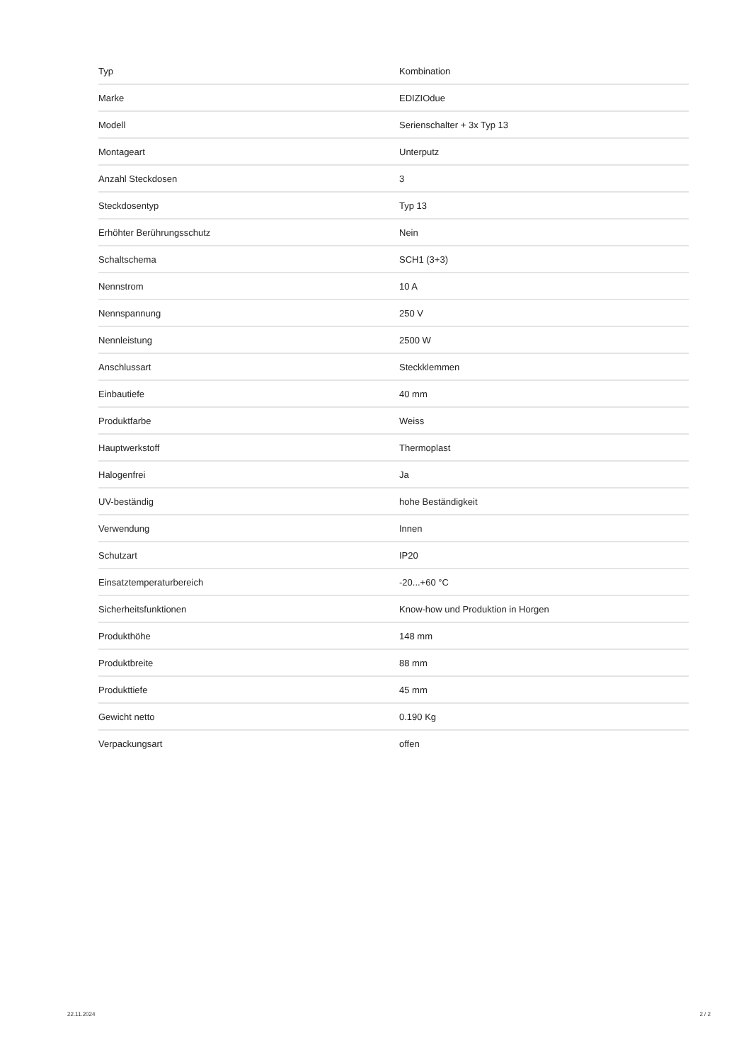| Typ | Kombination |
| Marke | EDIZIOdue |
| Modell | Serienschalter + 3x Typ 13 |
| Montageart | Unterputz |
| Anzahl Steckdosen | 3 |
| Steckdosentyp | Typ 13 |
| Erhöhter Berührungsschutz | Nein |
| Schaltschema | SCH1 (3+3) |
| Nennstrom | 10 A |
| Nennspannung | 250 V |
| Nennleistung | 2500 W |
| Anschlussart | Steckklemmen |
| Einbautiefe | 40 mm |
| Produktfarbe | Weiss |
| Hauptwerkstoff | Thermoplast |
| Halogenfrei | Ja |
| UV-beständig | hohe Beständigkeit |
| Verwendung | Innen |
| Schutzart | IP20 |
| Einsatztemperaturbereich | -20...+60 °C |
| Sicherheitsfunktionen | Know-how und Produktion in Horgen |
| Produkthöhe | 148 mm |
| Produktbreite | 88 mm |
| Produkttiefe | 45 mm |
| Gewicht netto | 0.190 Kg |
| Verpackungsart | offen |
22.11.2024 2 / 2